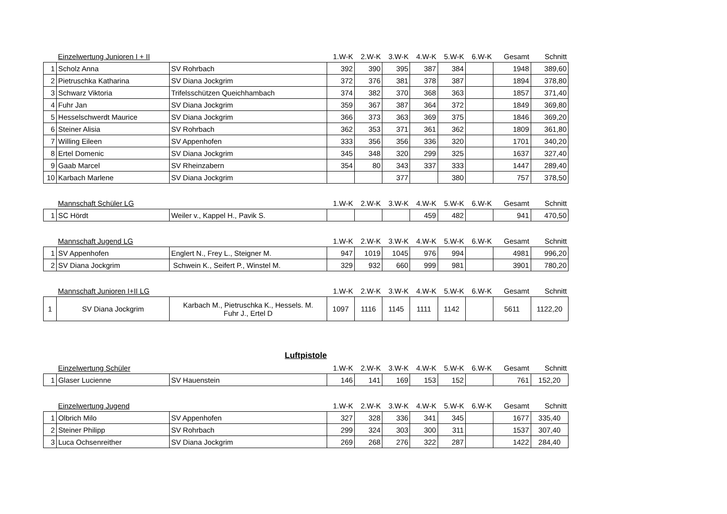| | Einzelwertung Junioren I + II | | 1.W-K | 2.W-K | 3.W-K | 4.W-K | 5.W-K | 6.W-K | Gesamt | Schnitt |
| --- | --- | --- | --- | --- | --- | --- | --- | --- | --- | --- |
| 1 | Scholz Anna | SV Rohrbach | 392 | 390 | 395 | 387 | 384 | | 1948 | 389,60 |
| 2 | Pietruschka Katharina | SV Diana Jockgrim | 372 | 376 | 381 | 378 | 387 | | 1894 | 378,80 |
| 3 | Schwarz Viktoria | Trifelsschützen Queichhambach | 374 | 382 | 370 | 368 | 363 | | 1857 | 371,40 |
| 4 | Fuhr Jan | SV Diana Jockgrim | 359 | 367 | 387 | 364 | 372 | | 1849 | 369,80 |
| 5 | Hesselschwerdt Maurice | SV Diana Jockgrim | 366 | 373 | 363 | 369 | 375 | | 1846 | 369,20 |
| 6 | Steiner Alisia | SV Rohrbach | 362 | 353 | 371 | 361 | 362 | | 1809 | 361,80 |
| 7 | Willing Eileen | SV Appenhofen | 333 | 356 | 356 | 336 | 320 | | 1701 | 340,20 |
| 8 | Ertel Domenic | SV Diana Jockgrim | 345 | 348 | 320 | 299 | 325 | | 1637 | 327,40 |
| 9 | Gaab Marcel | SV Rheinzabern | 354 | 80 | 343 | 337 | 333 | | 1447 | 289,40 |
| 10 | Karbach Marlene | SV Diana Jockgrim | | | 377 | | 380 | | 757 | 378,50 |
| | Mannschaft Schüler LG | | 1.W-K | 2.W-K | 3.W-K | 4.W-K | 5.W-K | 6.W-K | Gesamt | Schnitt |
| 1 | SC Hördt | Weiler v., Kappel H., Pavik S. | | | | 459 | 482 | | 941 | 470,50 |
| | Mannschaft Jugend LG | | 1.W-K | 2.W-K | 3.W-K | 4.W-K | 5.W-K | 6.W-K | Gesamt | Schnitt |
| 1 | SV Appenhofen | Englert N., Frey L., Steigner M. | 947 | 1019 | 1045 | 976 | 994 | | 4981 | 996,20 |
| 2 | SV Diana Jockgrim | Schwein K., Seifert P., Winstel M. | 329 | 932 | 660 | 999 | 981 | | 3901 | 780,20 |
| | Mannschaft Junioren I+II LG | | 1.W-K | 2.W-K | 3.W-K | 4.W-K | 5.W-K | 6.W-K | Gesamt | Schnitt |
| 1 | SV Diana Jockgrim | Karbach M., Pietruschka K., Hessels. M. Fuhr J., Ertel D | 1097 | 1116 | 1145 | 1111 | 1142 | | 5611 | 1122,20 |
Luftpistole
| | Einzelwertung Schüler | | 1.W-K | 2.W-K | 3.W-K | 4.W-K | 5.W-K | 6.W-K | Gesamt | Schnitt |
| --- | --- | --- | --- | --- | --- | --- | --- | --- | --- | --- |
| 1 | Glaser Lucienne | SV Hauenstein | 146 | 141 | 169 | 153 | 152 | | 761 | 152,20 |
| | Einzelwertung Jugend | | 1.W-K | 2.W-K | 3.W-K | 4.W-K | 5.W-K | 6.W-K | Gesamt | Schnitt |
| 1 | Olbrich Milo | SV Appenhofen | 327 | 328 | 336 | 341 | 345 | | 1677 | 335,40 |
| 2 | Steiner Philipp | SV Rohrbach | 299 | 324 | 303 | 300 | 311 | | 1537 | 307,40 |
| 3 | Luca Ochsenreither | SV Diana Jockgrim | 269 | 268 | 276 | 322 | 287 | | 1422 | 284,40 |